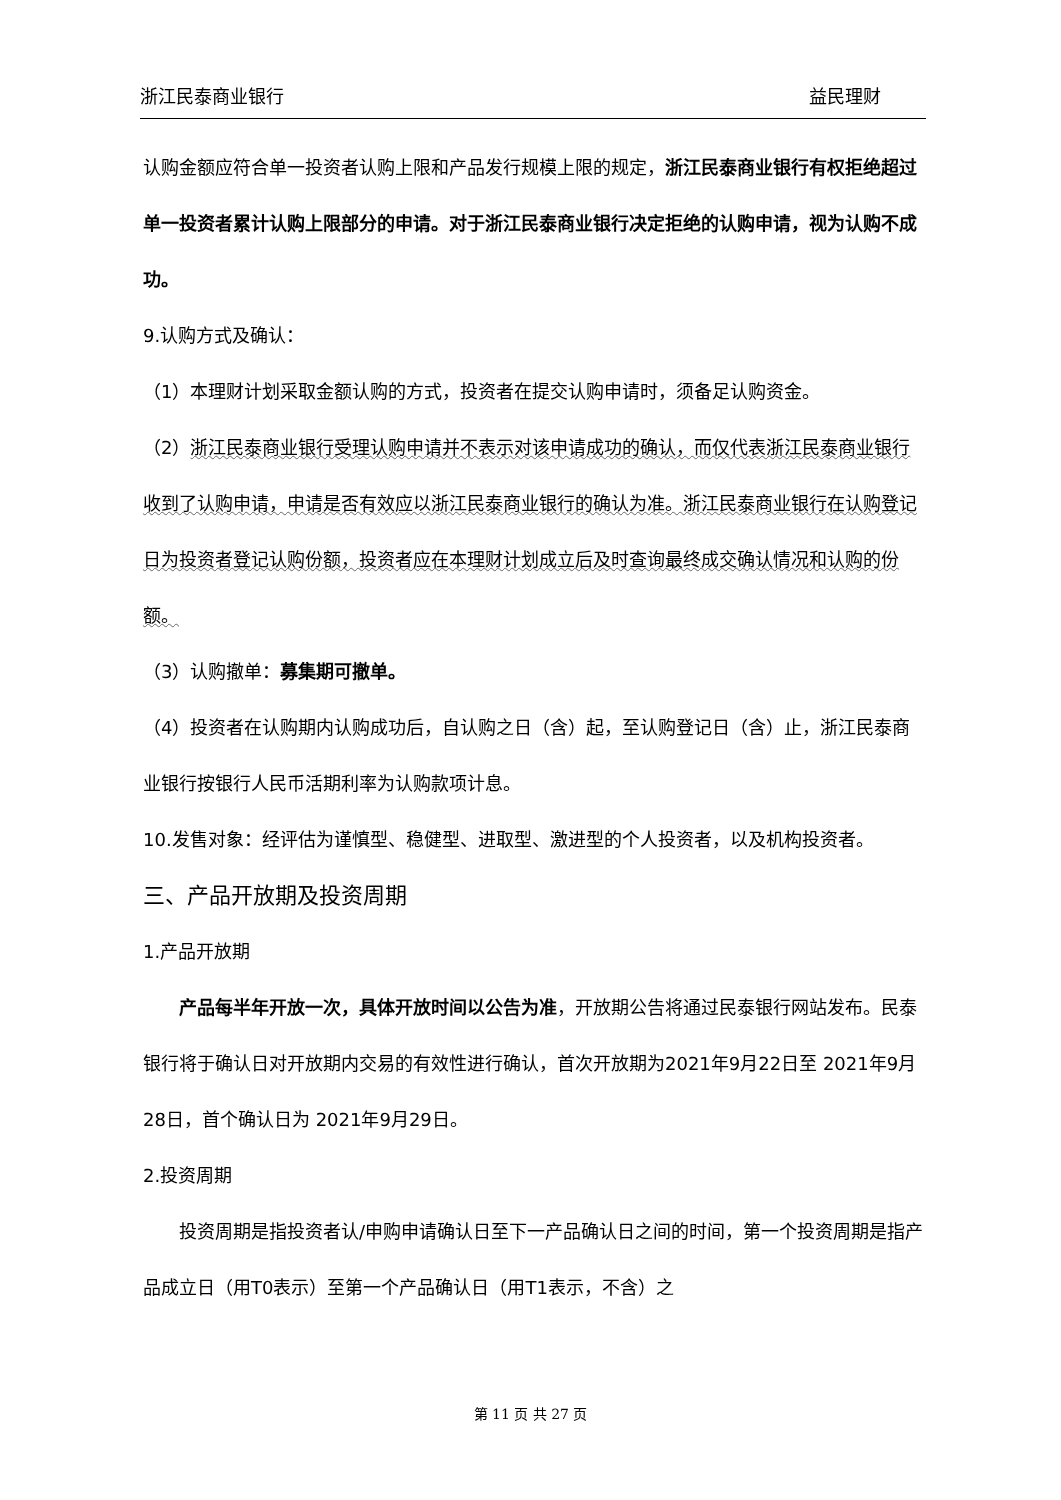浙江民泰商业银行 益民理财
认购金额应符合单一投资者认购上限和产品发行规模上限的规定，浙江民泰商业银行有权拒绝超过单一投资者累计认购上限部分的申请。对于浙江民泰商业银行决定拒绝的认购申请，视为认购不成功。
9.认购方式及确认：
（1）本理财计划采取金额认购的方式，投资者在提交认购申请时，须备足认购资金。
（2）浙江民泰商业银行受理认购申请并不表示对该申请成功的确认，而仅代表浙江民泰商业银行收到了认购申请，申请是否有效应以浙江民泰商业银行的确认为准。浙江民泰商业银行在认购登记日为投资者登记认购份额，投资者应在本理财计划成立后及时查询最终成交确认情况和认购的份额。
（3）认购撤单：募集期可撤单。
（4）投资者在认购期内认购成功后，自认购之日（含）起，至认购登记日（含）止，浙江民泰商业银行按银行人民币活期利率为认购款项计息。
10.发售对象：经评估为谨慎型、稳健型、进取型、激进型的个人投资者，以及机构投资者。
三、产品开放期及投资周期
1.产品开放期
产品每半年开放一次，具体开放时间以公告为准，开放期公告将通过民泰银行网站发布。民泰银行将于确认日对开放期内交易的有效性进行确认，首次开放期为2021年9月22日至 2021年9月28日，首个确认日为 2021年9月29日。
2.投资周期
投资周期是指投资者认/申购申请确认日至下一产品确认日之间的时间，第一个投资周期是指产品成立日（用T0表示）至第一个产品确认日（用T1表示，不含）之
第 11 页 共 27 页